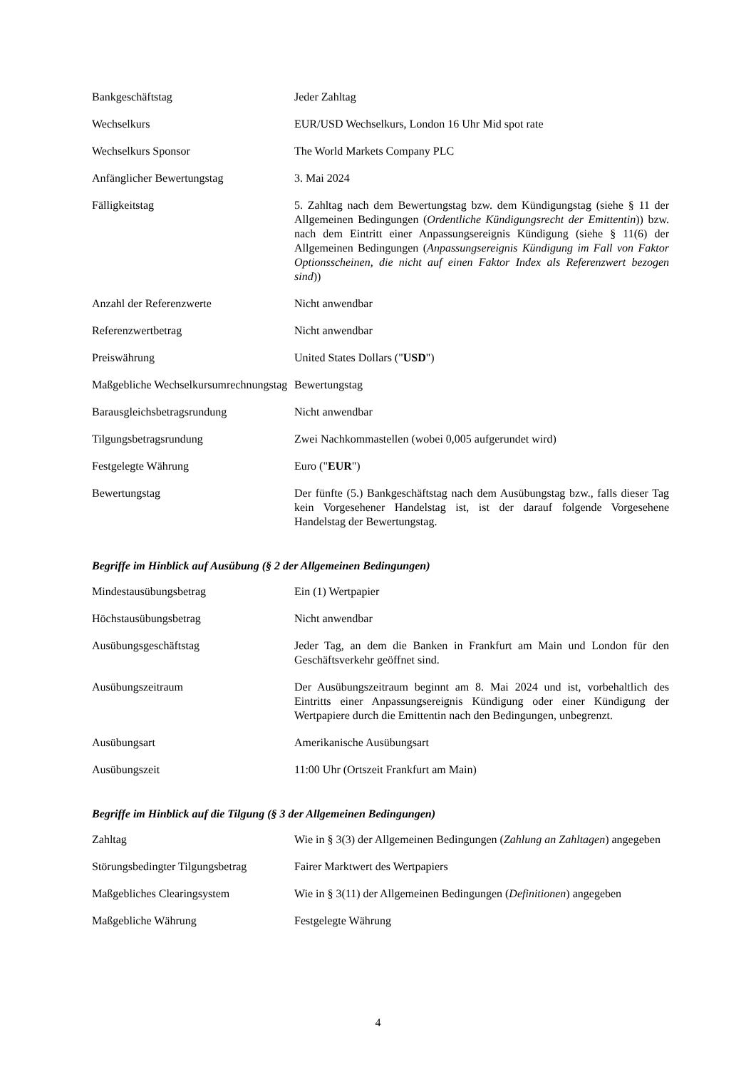| Bankgeschäftstag | Jeder Zahltag |
| Wechselkurs | EUR/USD Wechselkurs, London 16 Uhr Mid spot rate |
| Wechselkurs Sponsor | The World Markets Company PLC |
| Anfänglicher Bewertungstag | 3. Mai 2024 |
| Fälligkeitstag | 5. Zahltag nach dem Bewertungstag bzw. dem Kündigungstag (siehe § 11 der Allgemeinen Bedingungen ( Ordentliche Kündigungsrecht der Emittentin )) bzw. nach dem Eintritt einer Anpassungsereignis Kündigung (siehe § 11(6) der Allgemeinen Bedingungen ( Anpassungsereignis Kündigung im Fall von Faktor Optionsscheinen, die nicht auf einen Faktor Index als Referenzwert bezogen sind )) |
| Anzahl der Referenzwerte | Nicht anwendbar |
| Referenzwertbetrag | Nicht anwendbar |
| Preiswährung | United States Dollars (" USD ") |
| Maßgebliche Wechselkursumrechnungstag | Bewertungstag |
| Barausgleichsbetragsrundung | Nicht anwendbar |
| Tilgungsbetragsrundung | Zwei Nachkommastellen (wobei 0,005 aufgerundet wird) |
| Festgelegte Währung | Euro (" EUR ") |
| Bewertungstag | Der fünfte (5.) Bankgeschäftstag nach dem Ausübungstag bzw., falls dieser Tag kein Vorgesehener Handelstag ist, ist der darauf folgende Vorgesehene Handelstag der Bewertungstag. |
Begriffe im Hinblick auf Ausübung (§ 2 der Allgemeinen Bedingungen)
| Mindestausübungsbetrag | Ein (1) Wertpapier |
| Höchstausübungsbetrag | Nicht anwendbar |
| Ausübungsgeschäftstag | Jeder Tag, an dem die Banken in Frankfurt am Main und London für den Geschäftsverkehr geöffnet sind. |
| Ausübungszeitraum | Der Ausübungszeitraum beginnt am 8. Mai 2024 und ist, vorbehaltlich des Eintritts einer Anpassungsereignis Kündigung oder einer Kündigung der Wertpapiere durch die Emittentin nach den Bedingungen, unbegrenzt. |
| Ausübungsart | Amerikanische Ausübungsart |
| Ausübungszeit | 11:00 Uhr (Ortszeit Frankfurt am Main) |
Begriffe im Hinblick auf die Tilgung (§ 3 der Allgemeinen Bedingungen)
| Zahltag | Wie in § 3(3) der Allgemeinen Bedingungen ( Zahlung an Zahltagen ) angegeben |
| Störungsbedingter Tilgungsbetrag | Fairer Marktwert des Wertpapiers |
| Maßgebliches Clearingsystem | Wie in § 3(11) der Allgemeinen Bedingungen ( Definitionen ) angegeben |
| Maßgebliche Währung | Festgelegte Währung |
4